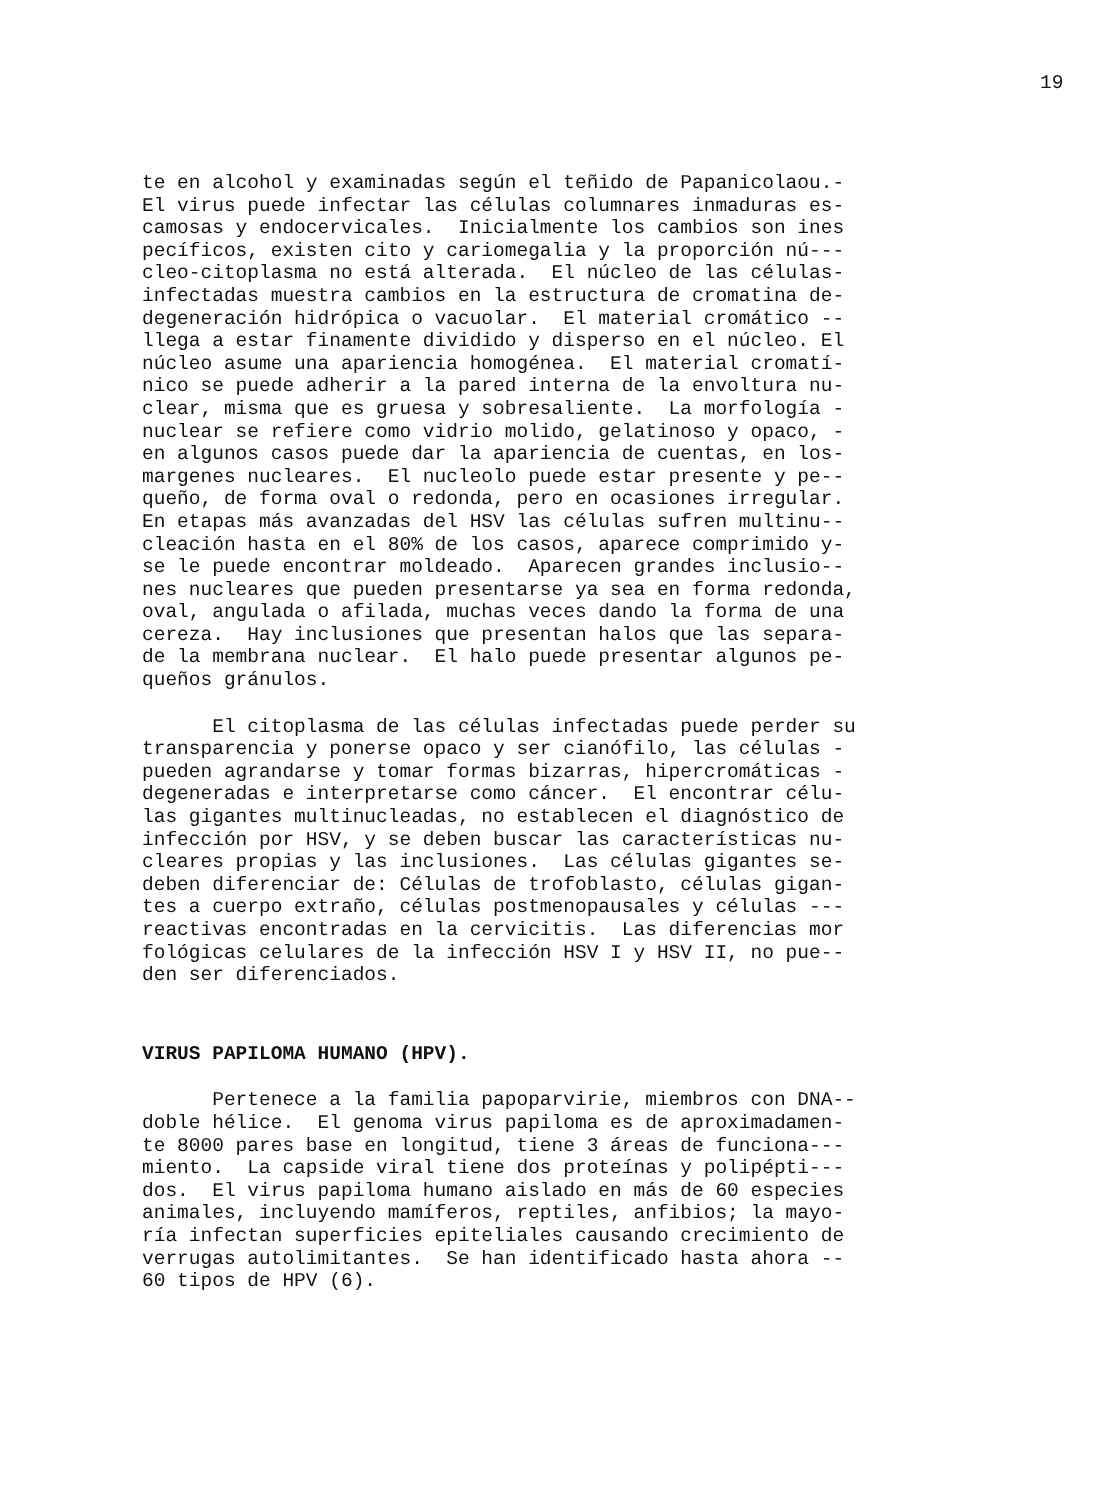19
te en alcohol y examinadas según el teñido de Papanicolaou.- El virus puede infectar las células columnares inmaduras es- camosas y endocervicales. Inicialmente los cambios son ines pecíficos, existen cito y cariomegalia y la proporción nú--- cleo-citoplasma no está alterada. El núcleo de las células- infectadas muestra cambios en la estructura de cromatina de- degeneración hidrópica o vacuolar. El material cromático -- llega a estar finamente dividido y disperso en el núcleo. El núcleo asume una apariencia homogénea. El material cromatí- nico se puede adherir a la pared interna de la envoltura nu- clear, misma que es gruesa y sobresaliente. La morfología - nuclear se refiere como vidrio molido, gelatinoso y opaco, - en algunos casos puede dar la apariencia de cuentas, en los- margenes nucleares. El nucleolo puede estar presente y pe-- queño, de forma oval o redonda, pero en ocasiones irregular. En etapas más avanzadas del HSV las células sufren multinu-- cleación hasta en el 80% de los casos, aparece comprimido y- se le puede encontrar moldeado. Aparecen grandes inclusio-- nes nucleares que pueden presentarse ya sea en forma redonda, oval, angulada o afilada, muchas veces dando la forma de una cereza. Hay inclusiones que presentan halos que las separa- de la membrana nuclear. El halo puede presentar algunos pe- queños gránulos.
El citoplasma de las células infectadas puede perder su transparencia y ponerse opaco y ser cianófilo, las células - pueden agrandarse y tomar formas bizarras, hipercromáticas - degeneradas e interpretarse como cáncer. El encontrar célu- las gigantes multinucleadas, no establecen el diagnóstico de infección por HSV, y se deben buscar las características nu- cleares propias y las inclusiones. Las células gigantes se- deben diferenciar de: Células de trofoblasto, células gigan- tes a cuerpo extraño, células postmenopausales y células --- reactivas encontradas en la cervicitis. Las diferencias mor fológicas celulares de la infección HSV I y HSV II, no pue-- den ser diferenciados.
VIRUS PAPILOMA HUMANO (HPV).
Pertenece a la familia papoparvirie, miembros con DNA-- doble hélice. El genoma virus papiloma es de aproximadamen- te 8000 pares base en longitud, tiene 3 áreas de funciona--- miento. La capside viral tiene dos proteínas y polipépti--- dos. El virus papiloma humano aislado en más de 60 especies animales, incluyendo mamíferos, reptiles, anfibios; la mayo- ría infectan superficies epiteliales causando crecimiento de verrugas autolimitantes. Se han identificado hasta ahora -- 60 tipos de HPV (6).